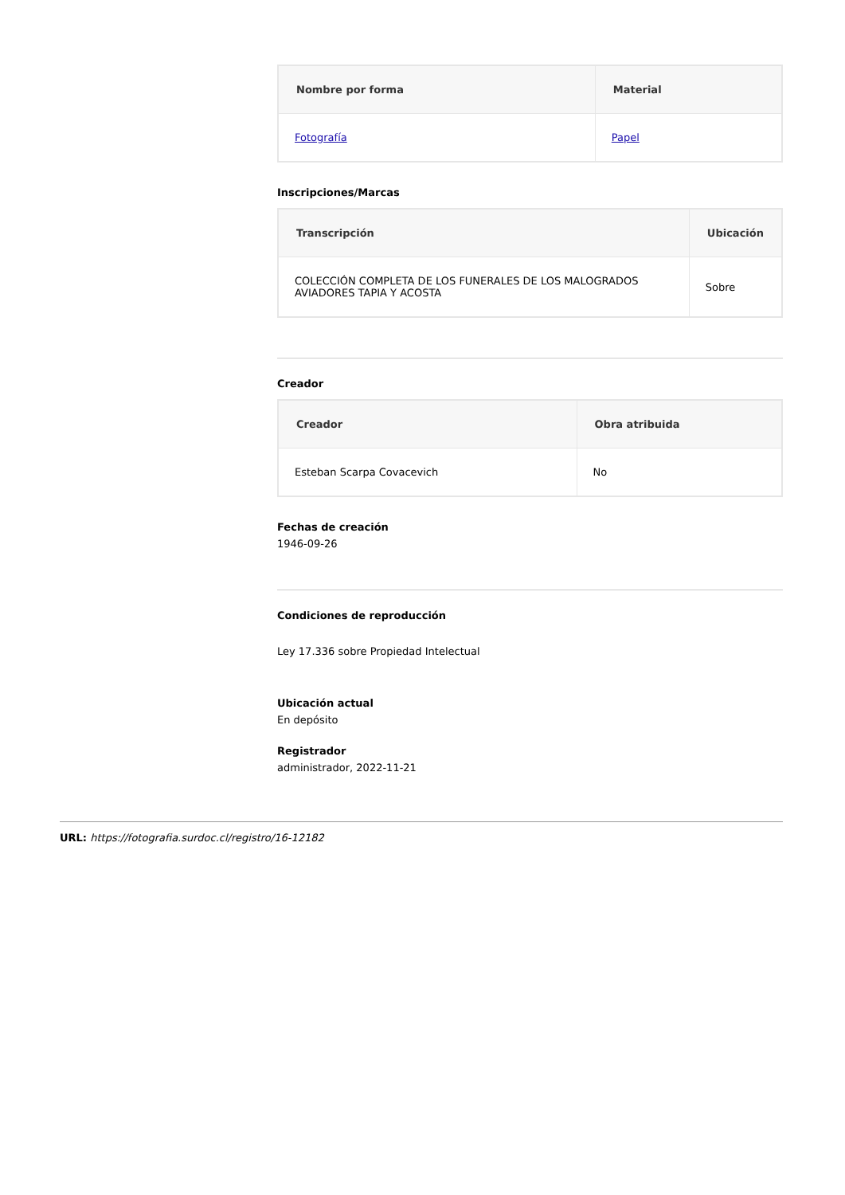| Nombre por forma | Material |
| --- | --- |
| Fotografía | Papel |
Inscripciones/Marcas
| Transcripción | Ubicación |
| --- | --- |
| COLECCIÓN COMPLETA DE LOS FUNERALES DE LOS MALOGRADOS AVIADORES TAPIA Y ACOSTA | Sobre |
Creador
| Creador | Obra atribuida |
| --- | --- |
| Esteban Scarpa Covacevich | No |
Fechas de creación
1946-09-26
Condiciones de reproducción
Ley 17.336 sobre Propiedad Intelectual
Ubicación actual
En depósito
Registrador
administrador, 2022-11-21
URL: https://fotografia.surdoc.cl/registro/16-12182